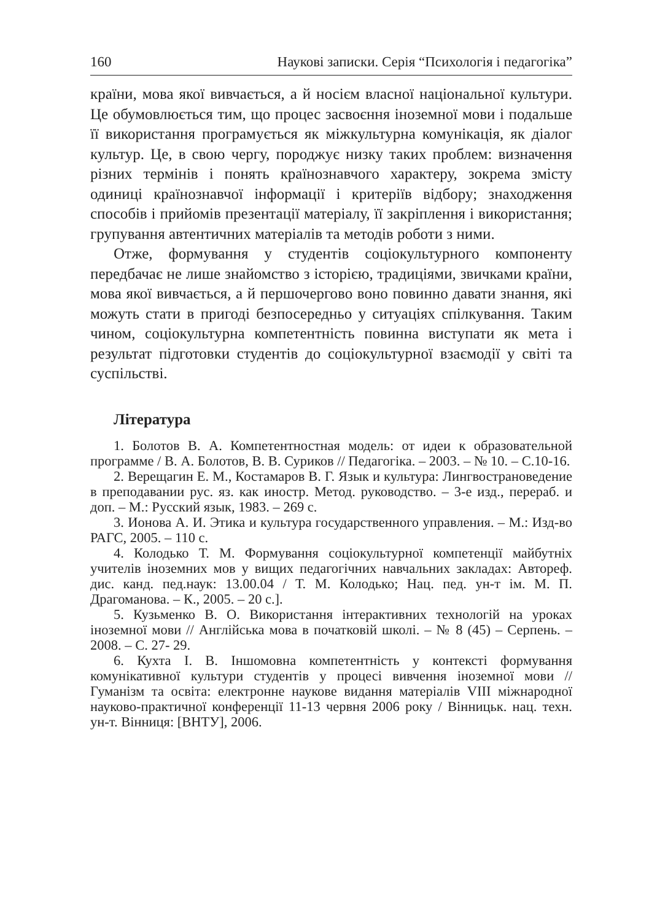160 Наукові записки. Серія “Психологія і педагогіка”
країни, мова якої вивчається, а й носієм власної національної культури. Це обумовлюється тим, що процес засвоєння іноземної мови і подальше її використання програмується як міжкультурна комунікація, як діалог культур. Це, в свою чергу, породжує низку таких проблем: визначення різних термінів і понять країнознавчого характеру, зокрема змісту одиниці країнознавчої інформації і критеріїв відбору; знаходження способів і прийомів презентації матеріалу, її закріплення і використання; групування автентичних матеріалів та методів роботи з ними.
Отже, формування у студентів соціокультурного компоненту передбачає не лише знайомство з історією, традиціями, звичками країни, мова якої вивчається, а й першочергово воно повинно давати знання, які можуть стати в пригоді безпосередньо у ситуаціях спілкування. Таким чином, соціокультурна компетентність повинна виступати як мета і результат підготовки студентів до соціокультурної взаємодії у світі та суспільстві.
Література
1. Болотов В. А. Компетентностная модель: от идеи к образовательной программе / В. А. Болотов, В. В. Суриков // Педагогіка. – 2003. – № 10. – С.10-16.
2. Верещагин Е. М., Костамаров В. Г. Язык и культура: Лингвострановедение в преподавании рус. яз. как иностр. Метод. руководство. – 3-е изд., перераб. и доп. – М.: Русский язык, 1983. – 269 с.
3. Ионова А. И. Этика и культура государственного управления. – М.: Изд-во РАГС, 2005. – 110 с.
4. Колодько Т. М. Формування соціокультурної компетенції майбутніх учителів іноземних мов у вищих педагогічних навчальних закладах: Автореф. дис. канд. пед.наук: 13.00.04 / Т. М. Колодько; Нац. пед. ун-т ім. М. П. Драгоманова. – К., 2005. – 20 с.].
5. Кузьменко В. О. Використання інтерактивних технологій на уроках іноземної мови // Англійська мова в початковій школі. – № 8 (45) – Серпень. – 2008. – С. 27- 29.
6. Кухта І. В. Іншомовна компетентність у контексті формування комунікативної культури студентів у процесі вивчення іноземної мови // Гуманізм та освіта: електронне наукове видання матеріалів VIII міжнародної науково-практичної конференції 11-13 червня 2006 року / Вінницьк. нац. техн. ун-т. Вінниця: [ВНТУ], 2006.